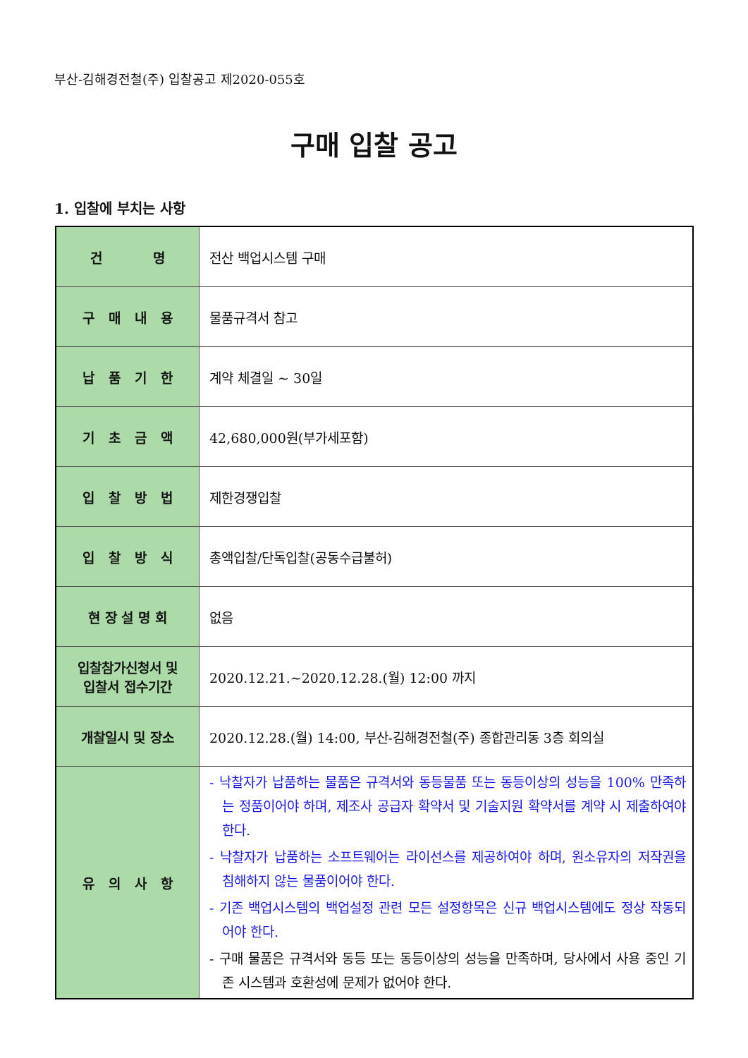부산-김해경전철(주) 입찰공고 제2020-055호
구매 입찰 공고
1. 입찰에 부치는 사항
| 건 명 | 전산 백업시스템 구매 |
| 구 매 내 용 | 물품규격서 참고 |
| 납 품 기 한 | 계약 체결일 ~ 30일 |
| 기 초 금 액 | 42,680,000원(부가세포함) |
| 입 찰 방 법 | 제한경쟁입찰 |
| 입 찰 방 식 | 총액입찰/단독입찰(공동수급불허) |
| 현 장 설 명 회 | 없음 |
| 입찰참가신청서 및 입찰서 접수기간 | 2020.12.21.~2020.12.28.(월) 12:00 까지 |
| 개찰일시 및 장소 | 2020.12.28.(월) 14:00, 부산-김해경전철(주) 종합관리동 3층 회의실 |
| 유 의 사 항 | - 낙찰자가 납품하는 물품은 규격서와 동등물품 또는 동등이상의 성능을 100% 만족하는 정품이어야 하며, 제조사 공급자 확약서 및 기술지원 확약서를 계약 시 제출하여야 한다. - 낙찰자가 납품하는 소프트웨어는 라이선스를 제공하여야 하며, 원소유자의 저작권을 침해하지 않는 물품이어야 한다. - 기존 백업시스템의 백업설정 관련 모든 설정항목은 신규 백업시스템에도 정상 작동되어야 한다. - 구매 물품은 규격서와 동등 또는 동등이상의 성능을 만족하며, 당사에서 사용 중인 기존 시스템과 호환성에 문제가 없어야 한다. |